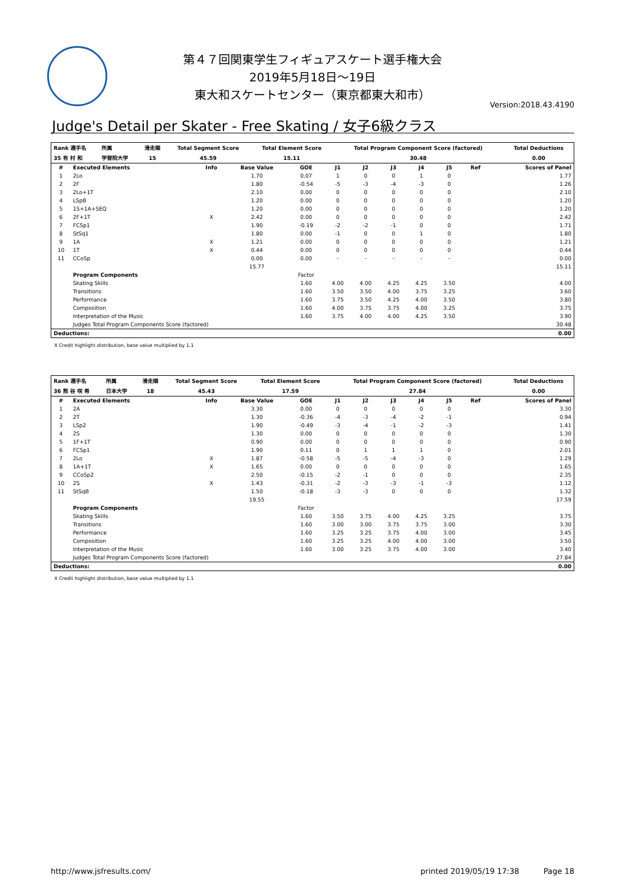第４７回関東学生フィギュアスケート選手権大会
2019年5月18日～19日
東大和スケートセンター（東京都東大和市）
Version:2018.43.4190
Judge's Detail per Skater - Free Skating / 女子6級クラス
| Rank 選手名 | 所属 | 滑走順 | Total Segment Score | Total Element Score | Total Program Component Score (factored) | Total Deductions |
| --- | --- | --- | --- | --- | --- | --- |
| 35 有 村 和 | 学習院大学 | 15 | 45.59 | 15.11 | 30.48 | 0.00 |
| # | Executed Elements | Info | Base Value | GOE | J1 | J2 | J3 | J4 | J5 | Ref | Scores of Panel |
| --- | --- | --- | --- | --- | --- | --- | --- | --- | --- | --- | --- |
| 1 | 2Lo | | 1.70 | 0.07 | 1 | 0 | 0 | 1 | 0 | | 1.77 |
| 2 | 2F | | 1.80 | -0.54 | -5 | -3 | -4 | -3 | 0 | | 1.26 |
| 3 | 2Lo+1T | | 2.10 | 0.00 | 0 | 0 | 0 | 0 | 0 | | 2.10 |
| 4 | LSpB | | 1.20 | 0.00 | 0 | 0 | 0 | 0 | 0 | | 1.20 |
| 5 | 1S+1A+SEQ | | 1.20 | 0.00 | 0 | 0 | 0 | 0 | 0 | | 1.20 |
| 6 | 2F+1T | X | 2.42 | 0.00 | 0 | 0 | 0 | 0 | 0 | | 2.42 |
| 7 | FCSp1 | | 1.90 | -0.19 | -2 | -2 | -1 | 0 | 0 | | 1.71 |
| 8 | StSq1 | | 1.80 | 0.00 | -1 | 0 | 0 | 1 | 0 | | 1.80 |
| 9 | 1A | X | 1.21 | 0.00 | 0 | 0 | 0 | 0 | 0 | | 1.21 |
| 10 | 1T | X | 0.44 | 0.00 | 0 | 0 | 0 | 0 | 0 | | 0.44 |
| 11 | CCoSp | | 0.00 | 0.00 | - | - | - | - | - | | 0.00 |
| | | | 15.77 | | | | | | | | 15.11 |
| | Program Components | | | Factor | | | | | | | |
| | Skating Skills | | | 1.60 | 4.00 | 4.00 | 4.25 | 4.25 | 3.50 | | 4.00 |
| | Transitions | | | 1.60 | 3.50 | 3.50 | 4.00 | 3.75 | 3.25 | | 3.60 |
| | Performance | | | 1.60 | 3.75 | 3.50 | 4.25 | 4.00 | 3.50 | | 3.80 |
| | Composition | | | 1.60 | 4.00 | 3.75 | 3.75 | 4.00 | 3.25 | | 3.75 |
| | Interpretation of the Music | | | 1.60 | 3.75 | 4.00 | 4.00 | 4.25 | 3.50 | | 3.90 |
| | Judges Total Program Components Score (factored) | | | | | | | | | | 30.48 |
| Deductions: | | | | | | | | | | | 0.00 |
X Credit highlight distribution, base value multiplied by 1.1
| Rank 選手名 | 所属 | 滑走順 | Total Segment Score | Total Element Score | Total Program Component Score (factored) | Total Deductions |
| --- | --- | --- | --- | --- | --- | --- |
| 36 熊 谷 咲 希 | 日本大学 | 18 | 45.43 | 17.59 | 27.84 | 0.00 |
| # | Executed Elements | Info | Base Value | GOE | J1 | J2 | J3 | J4 | J5 | Ref | Scores of Panel |
| --- | --- | --- | --- | --- | --- | --- | --- | --- | --- | --- | --- |
| 1 | 2A | | 3.30 | 0.00 | 0 | 0 | 0 | 0 | 0 | | 3.30 |
| 2 | 2T | | 1.30 | -0.36 | -4 | -3 | -4 | -2 | -1 | | 0.94 |
| 3 | LSp2 | | 1.90 | -0.49 | -3 | -4 | -1 | -2 | -3 | | 1.41 |
| 4 | 2S | | 1.30 | 0.00 | 0 | 0 | 0 | 0 | 0 | | 1.30 |
| 5 | 1F+1T | | 0.90 | 0.00 | 0 | 0 | 0 | 0 | 0 | | 0.90 |
| 6 | FCSp1 | | 1.90 | 0.11 | 0 | 1 | 1 | 1 | 0 | | 2.01 |
| 7 | 2Lo | X | 1.87 | -0.58 | -5 | -5 | -4 | -3 | 0 | | 1.29 |
| 8 | 1A+1T | X | 1.65 | 0.00 | 0 | 0 | 0 | 0 | 0 | | 1.65 |
| 9 | CCoSp2 | | 2.50 | -0.15 | -2 | -1 | 0 | 0 | 0 | | 2.35 |
| 10 | 2S | X | 1.43 | -0.31 | -2 | -3 | -3 | -1 | -3 | | 1.12 |
| 11 | StSqB | | 1.50 | -0.18 | -3 | -3 | 0 | 0 | 0 | | 1.32 |
| | | | 19.55 | | | | | | | | 17.59 |
| | Program Components | | | Factor | | | | | | | |
| | Skating Skills | | | 1.60 | 3.50 | 3.75 | 4.00 | 4.25 | 3.25 | | 3.75 |
| | Transitions | | | 1.60 | 3.00 | 3.00 | 3.75 | 3.75 | 3.00 | | 3.30 |
| | Performance | | | 1.60 | 3.25 | 3.25 | 3.75 | 4.00 | 3.00 | | 3.45 |
| | Composition | | | 1.60 | 3.25 | 3.25 | 4.00 | 4.00 | 3.00 | | 3.50 |
| | Interpretation of the Music | | | 1.60 | 3.00 | 3.25 | 3.75 | 4.00 | 3.00 | | 3.40 |
| | Judges Total Program Components Score (factored) | | | | | | | | | | 27.84 |
| Deductions: | | | | | | | | | | | 0.00 |
X Credit highlight distribution, base value multiplied by 1.1
http://www.jsfresults.com/ printed 2019/05/19 17:38 Page 18